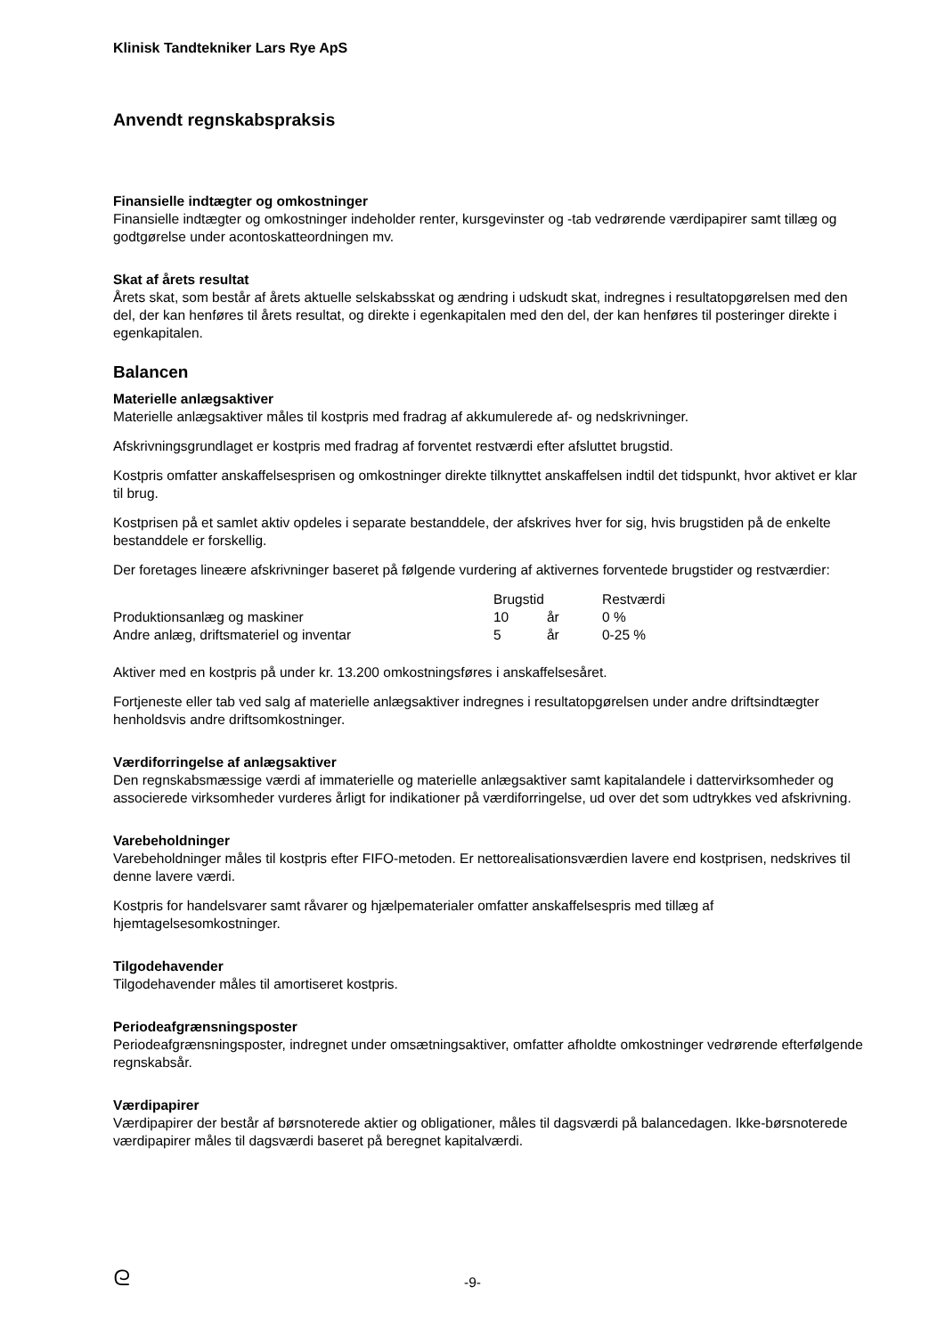Klinisk Tandtekniker Lars Rye ApS
Anvendt regnskabspraksis
Finansielle indtægter og omkostninger
Finansielle indtægter og omkostninger indeholder renter, kursgevinster og -tab vedrørende værdipapirer samt tillæg og godtgørelse under acontoskatteordningen mv.
Skat af årets resultat
Årets skat, som består af årets aktuelle selskabsskat og ændring i udskudt skat, indregnes i resultatopgørelsen med den del, der kan henføres til årets resultat, og direkte i egenkapitalen med den del, der kan henføres til posteringer direkte i egenkapitalen.
Balancen
Materielle anlægsaktiver
Materielle anlægsaktiver måles til kostpris med fradrag af akkumulerede af- og nedskrivninger.
Afskrivningsgrundlaget er kostpris med fradrag af forventet restværdi efter afsluttet brugstid.
Kostpris omfatter anskaffelsesprisen og omkostninger direkte tilknyttet anskaffelsen indtil det tidspunkt, hvor aktivet er klar til brug.
Kostprisen på et samlet aktiv opdeles i separate bestanddele, der afskrives hver for sig, hvis brugstiden på de enkelte bestanddele er forskellig.
Der foretages lineære afskrivninger baseret på følgende vurdering af aktivernes forventede brugstider og restværdier:
| | Brugstid | | Restværdi |
| --- | --- | --- | --- |
| Produktionsanlæg og maskiner | 10 | år | 0 % |
| Andre anlæg, driftsmateriel og inventar | 5 | år | 0-25 % |
Aktiver med en kostpris på under kr. 13.200 omkostningsføres i anskaffelsesåret.
Fortjeneste eller tab ved salg af materielle anlægsaktiver indregnes i resultatopgørelsen under andre driftsindtægter henholdsvis andre driftsomkostninger.
Værdiforringelse af anlægsaktiver
Den regnskabsmæssige værdi af immaterielle og materielle anlægsaktiver samt kapitalandele i dattervirksomheder og associerede virksomheder vurderes årligt for indikationer på værdiforringelse, ud over det som udtrykkes ved afskrivning.
Varebeholdninger
Varebeholdninger måles til kostpris efter FIFO-metoden. Er nettorealisationsværdien lavere end kostprisen, nedskrives til denne lavere værdi.
Kostpris for handelsvarer samt råvarer og hjælpematerialer omfatter anskaffelsespris med tillæg af hjemtagelsesomkostninger.
Tilgodehavender
Tilgodehavender måles til amortiseret kostpris.
Periodeafgrænsningsposter
Periodeafgrænsningsposter, indregnet under omsætningsaktiver, omfatter afholdte omkostninger vedrørende efterfølgende regnskabsår.
Værdipapirer
Værdipapirer der består af børsnoterede aktier og obligationer, måles til dagsværdi på balancedagen. Ikke-børsnoterede værdipapirer måles til dagsværdi baseret på beregnet kapitalværdi.
ᘓ
-9-